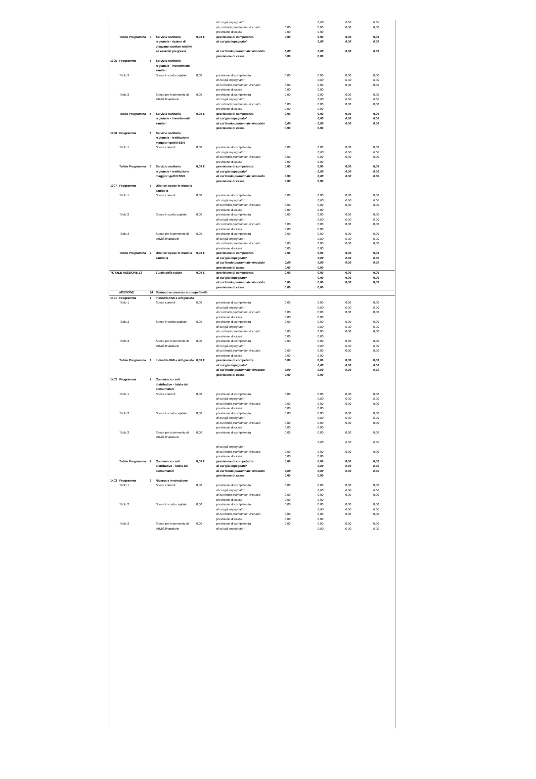| | | | | | di cui già impegnato* | | 0,00 | 0,00 | 0,00 |
| | | | | | di cui fondo pluriennale vincolato | 0,00 | 0,00 | 0,00 | 0,00 |
| | | | | | previsione di cassa | 0,00 | 0,00 | | |
| | Totale Programma | 4 | Servizio sanitario regionale - ripiano di disavanzi sanitari relativi ad esercizi pregressi | 0,00 € | previsione di competenza di cui già impegnato* di cui fondo pluriennale vincolato previsione di cassa | 0,00 0,00 0,00 | 0,00 0,00 0,00 0,00 | 0,00 0,00 0,00 | 0,00 0,00 0,00 |
| 1305 | Programma | 5 | Servizio sanitario regionale - investimenti sanitari | | | | | | |
| | Titolo 2 | | Spese in conto capitale | 0,00 | previsione di competenza di cui già impegnato* di cui fondo pluriennale vincolato previsione di cassa | 0,00 0,00 0,00 | 0,00 0,00 0,00 0,00 | 0,00 0,00 0,00 | 0,00 0,00 0,00 |
| | Titolo 3 | | Spese per incremento di attività finanziarie | 0,00 | previsione di competenza di cui già impegnato* di cui fondo pluriennale vincolato previsione di cassa | 0,00 0,00 0,00 | 0,00 0,00 0,00 0,00 | 0,00 0,00 0,00 | 0,00 0,00 0,00 |
| | Totale Programma | 5 | Servizio sanitario regionale - investimenti sanitari | 0,00 € | previsione di competenza di cui già impegnato* di cui fondo pluriennale vincolato previsione di cassa | 0,00 0,00 0,00 | 0,00 0,00 0,00 0,00 | 0,00 0,00 0,00 | 0,00 0,00 0,00 |
| 1306 | Programma | 6 | Servizio sanitario regionale - restituzione maggiori gettiti SSN | | | | | | |
| | Titolo 1 | | Spese correnti | 0,00 | previsione di competenza di cui già impegnato* di cui fondo pluriennale vincolato previsione di cassa | 0,00 0,00 0,00 | 0,00 0,00 0,00 0,00 | 0,00 0,00 0,00 | 0,00 0,00 0,00 |
| | Totale Programma | 6 | Servizio sanitario regionale - restituzione maggiori gettiti SSN | 0,00 € | previsione di competenza di cui già impegnato* di cui fondo pluriennale vincolato previsione di cassa | 0,00 0,00 0,00 | 0,00 0,00 0,00 0,00 | 0,00 0,00 0,00 | 0,00 0,00 0,00 |
| 1307 | Programma | 7 | Ulteriori spese in materia sanitaria | | | | | | |
| | Titolo 1 | | Spese correnti | 0,00 | previsione di competenza di cui già impegnato* di cui fondo pluriennale vincolato previsione di cassa | 0,00 0,00 0,00 | 0,00 0,00 0,00 0,00 | 0,00 0,00 0,00 | 0,00 0,00 0,00 |
| | Titolo 2 | | Spese in conto capitale | 0,00 | previsione di competenza di cui già impegnato* di cui fondo pluriennale vincolato previsione di cassa | 0,00 0,00 0,00 | 0,00 0,00 0,00 0,00 | 0,00 0,00 0,00 | 0,00 0,00 0,00 |
| | Titolo 3 | | Spese per incremento di attività finanziarie | 0,00 | previsione di competenza di cui già impegnato* di cui fondo pluriennale vincolato previsione di cassa | 0,00 0,00 0,00 | 0,00 0,00 0,00 0,00 | 0,00 0,00 0,00 | 0,00 0,00 0,00 |
| | Totale Programma | 7 | Ulteriori spese in materia sanitaria | 0,00 € | previsione di competenza di cui già impegnato* di cui fondo pluriennale vincolato previsione di cassa | 0,00 0,00 0,00 | 0,00 0,00 0,00 0,00 | 0,00 0,00 0,00 | 0,00 0,00 0,00 |
| TOTALE MISSIONE 13 | | | Tutela della salute | 0,00 € | previsione di competenza di cui già impegnato* di cui fondo pluriennale vincolato previsione di cassa | 0,00 0,00 0,00 | 0,00 0,00 0,00 0,00 | 0,00 0,00 0,00 | 0,00 0,00 0,00 |
| | MISSIONE | 14 | Sviluppo economico e competitività | | | | | | |
| 1401 | Programma | 1 | Industria PMI e Artigianato | | | | | | |
| | Titolo 1 | | Spese correnti | 0,00 | previsione di competenza di cui già impegnato* di cui fondo pluriennale vincolato previsione di cassa | 0,00 0,00 0,00 | 0,00 0,00 0,00 0,00 | 0,00 0,00 0,00 | 0,00 0,00 0,00 |
| | Titolo 2 | | Spese in conto capitale | 0,00 | previsione di competenza di cui già impegnato* di cui fondo pluriennale vincolato previsione di cassa | 0,00 0,00 0,00 | 0,00 0,00 0,00 0,00 | 0,00 0,00 0,00 | 0,00 0,00 0,00 |
| | Titolo 3 | | Spese per incremento di attività finanziarie | 0,00 | previsione di competenza di cui già impegnato* di cui fondo pluriennale vincolato previsione di cassa | 0,00 0,00 0,00 | 0,00 0,00 0,00 0,00 | 0,00 0,00 0,00 | 0,00 0,00 0,00 |
| | Totale Programma | 1 | Industria PMI e Artigianato | 0,00 € | previsione di competenza di cui già impegnato* di cui fondo pluriennale vincolato previsione di cassa | 0,00 0,00 0,00 | 0,00 0,00 0,00 0,00 | 0,00 0,00 0,00 | 0,00 0,00 0,00 |
| 1402 | Programma | 2 | Commercio - reti distributive - tutela dei consumatori | | | | | | |
| | Titolo 1 | | Spese correnti | 0,00 | previsione di competenza di cui già impegnato* di cui fondo pluriennale vincolato previsione di cassa | 0,00 0,00 0,00 | 0,00 0,00 0,00 0,00 | 0,00 0,00 0,00 | 0,00 0,00 0,00 |
| | Titolo 2 | | Spese in conto capitale | 0,00 | previsione di competenza di cui già impegnato* di cui fondo pluriennale vincolato previsione di cassa | 0,00 0,00 0,00 | 0,00 0,00 0,00 0,00 | 0,00 0,00 0,00 | 0,00 0,00 0,00 |
| | Titolo 3 | | Spese per incremento di attività finanziarie | 0,00 | previsione di competenza di cui già impegnato* di cui fondo pluriennale vincolato previsione di cassa | 0,00 0,00 0,00 | 0,00 0,00 0,00 0,00 | 0,00 0,00 0,00 | 0,00 0,00 0,00 |
| | Totale Programma | 2 | Commercio - reti distributive - tutela dei consumatori | 0,00 € | previsione di competenza di cui già impegnato* di cui fondo pluriennale vincolato previsione di cassa | 0,00 0,00 0,00 | 0,00 0,00 0,00 0,00 | 0,00 0,00 0,00 | 0,00 0,00 0,00 |
| 1403 | Programma | 3 | Ricerca e innovazione | | | | | | |
| | Titolo 1 | | Spese correnti | 0,00 | previsione di competenza di cui già impegnato* di cui fondo pluriennale vincolato previsione di cassa | 0,00 0,00 0,00 | 0,00 0,00 0,00 0,00 | 0,00 0,00 0,00 | 0,00 0,00 0,00 |
| | Titolo 2 | | Spese in conto capitale | 0,00 | previsione di competenza di cui già impegnato* di cui fondo pluriennale vincolato previsione di cassa | 0,00 0,00 0,00 | 0,00 0,00 0,00 0,00 | 0,00 0,00 0,00 | 0,00 0,00 0,00 |
| | Titolo 3 | | Spese per incremento di attività finanziarie | 0,00 | previsione di competenza di cui già impegnato* | 0,00 | 0,00 0,00 | 0,00 0,00 | 0,00 0,00 |